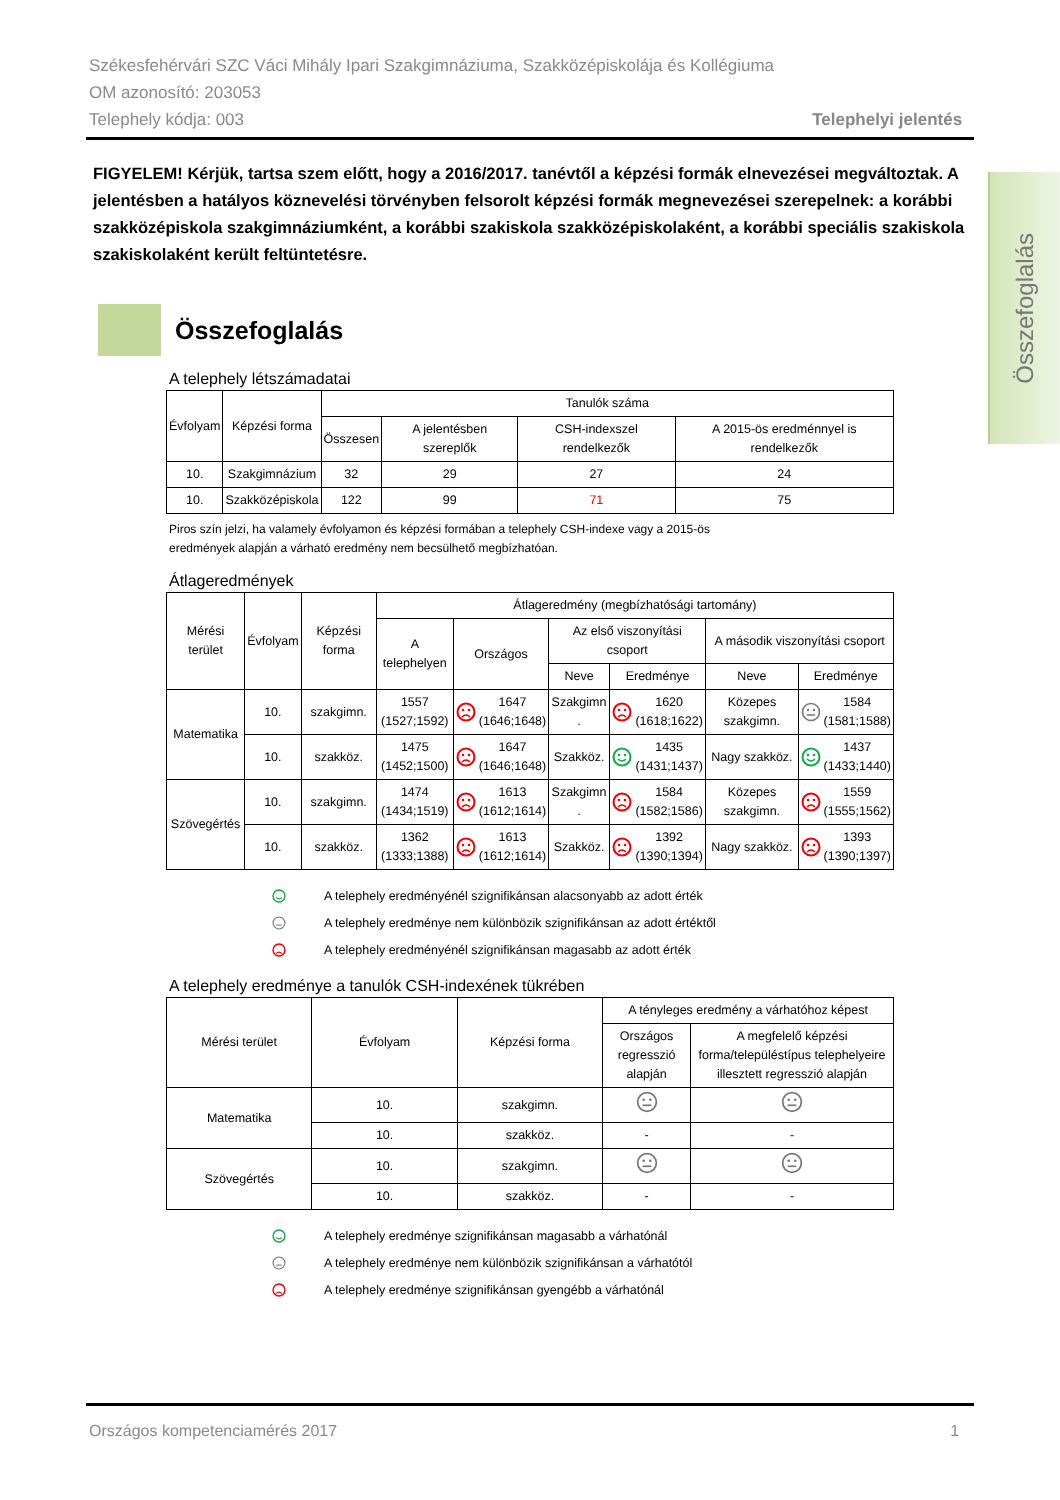Székesfehérvári SZC Váci Mihály Ipari Szakgimnáziuma, Szakközépiskolája és Kollégiuma
OM azonosító: 203053
Telephely kódja: 003 Telephelyi jelentés
FIGYELEM! Kérjük, tartsa szem előtt, hogy a 2016/2017. tanévtől a képzési formák elnevezései megváltoztak. A jelentésben a hatályos köznevelési törvényben felsorolt képzési formák megnevezései szerepelnek: a korábbi szakközépiskola szakgimnáziumként, a korábbi szakiskola szakközépiskolaként, a korábbi speciális szakiskola szakiskolaként került feltüntetésre.
Összefoglalás
A telephely létszámadatai
| Évfolyam | Képzési forma | Tanulók száma | | | |
| --- | --- | --- | --- | --- | --- |
| | | Összesen | A jelentésben szereplők | CSH-indexszel rendelkezők | A 2015-ös eredménnyel is rendelkezők |
| 10. | Szakgimnázium | 32 | 29 | 27 | 24 |
| 10. | Szakközépiskola | 122 | 99 | 71 | 75 |
Piros szín jelzi, ha valamely évfolyamon és képzési formában a telephely CSH-indexe vagy a 2015-ös
eredmények alapján a várható eredmény nem becsülhető megbízhatóan.
Átlageredmények
| Mérési terület | Évfolyam | Képzési forma | Átlageredmény (megbízhatósági tartomány) | | | | | |
| --- | --- | --- | --- | --- | --- | --- | --- | --- |
| | | | A telephelyen | Országos | Az első viszonyítási csoport | | A második viszonyítási csoport | |
| | | | | | Neve | Eredménye | Neve | Eredménye |
| Matematika | 10. | szakgimn. | 1557 (1527;1592) | 1647 (1646;1648) | Szakgimn . | 1620 (1618;1622) | Közepes szakgimn. | 1584 (1581;1588) |
| | 10. | szakköz. | 1475 (1452;1500) | 1647 (1646;1648) | Szakköz. | 1435 (1431;1437) | Nagy szakköz. | 1437 (1433;1440) |
| Szövegértés | 10. | szakgimn. | 1474 (1434;1519) | 1613 (1612;1614) | Szakgimn . | 1584 (1582;1586) | Közepes szakgimn. | 1559 (1555;1562) |
| | 10. | szakköz. | 1362 (1333;1388) | 1613 (1612;1614) | Szakköz. | 1392 (1390;1394) | Nagy szakköz. | 1393 (1390;1397) |
A telephely eredményénél szignifikánsan alacsonyabb az adott érték
A telephely eredménye nem különbözik szignifikánsan az adott értéktől
A telephely eredményénél szignifikánsan magasabb az adott érték
A telephely eredménye a tanulók CSH-indexének tükrében
| Mérési terület | Évfolyam | Képzési forma | A tényleges eredmény a várhatóhoz képest | |
| --- | --- | --- | --- | --- |
| | | | Országos regresszió alapján | A megfelelő képzési forma/településtípus telephelyeire illesztett regresszió alapján |
| Matematika | 10. | szakgimn. | | |
| | 10. | szakköz. | - | - |
| Szövegértés | 10. | szakgimn. | | |
| | 10. | szakköz. | - | - |
A telephely eredménye szignifikánsan magasabb a várhatónál
A telephely eredménye nem különbözik szignifikánsan a várhatótól
A telephely eredménye szignifikánsan gyengébb a várhatónál
Országos kompetenciamérés 2017 1
Összefoglalás